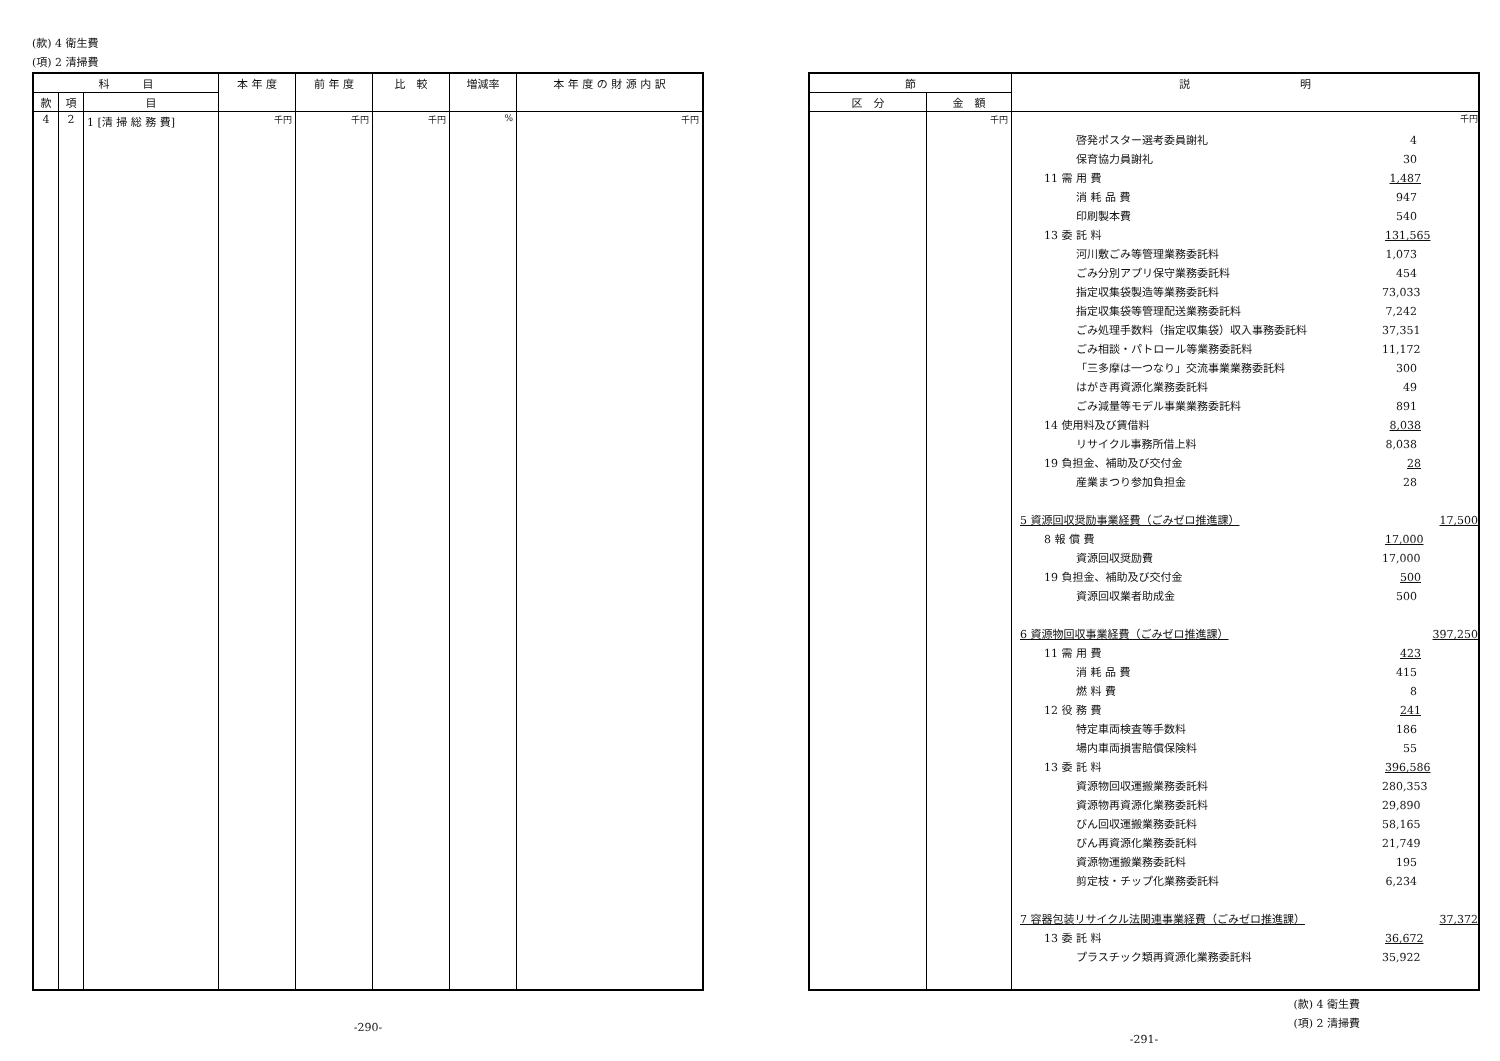(款) 4 衛生費
(項) 2 清掃費
| 科 目 | | | 本 年 度 | 前 年 度 | 比 較 | 増減率 | 本 年 度 の 財 源 内 訳 |
| --- | --- | --- | --- | --- | --- | --- | --- |
| 款 | 項 | 目 | | | | | |
| 4 | 2 | 1 [清 掃 総 務 費] | 千円 | 千円 | 千円 | % | 千円 |
-290-
| 節 | | 説 明 |
| --- | --- | --- |
| 区 分 | 金 額 | |
| | 千円 | 千円 啓発ポスター選考委員謝礼 4 保育協力員謝礼 30 11 需 用 費 1,487 消 耗 品 費 947 印刷製本費 540 13 委 託 料 131,565 河川敷ごみ等管理業務委託料 1,073 ごみ分別アプリ保守業務委託料 454 指定収集袋製造等業務委託料 73,033 指定収集袋等管理配送業務委託料 7,242 ごみ処理手数料（指定収集袋）収入事務委託料 37,351 ごみ相談・パトロール等業務委託料 11,172 「三多摩は一つなり」交流事業業務委託料 300 はがき再資源化業務委託料 49 ごみ減量等モデル事業業務委託料 891 14 使用料及び賃借料 8,038 リサイクル事務所借上料 8,038 19 負担金、補助及び交付金 28 産業まつり参加負担金 28 5 資源回収奨励事業経費（ごみゼロ推進課） 17,500 8 報 償 費 17,000 資源回収奨励費 17,000 19 負担金、補助及び交付金 500 資源回収業者助成金 500 6 資源物回収事業経費（ごみゼロ推進課） 397,250 11 需 用 費 423 消 耗 品 費 415 燃 料 費 8 12 役 務 費 241 特定車両検査等手数料 186 場内車両損害賠償保険料 55 13 委 託 料 396,586 資源物回収運搬業務委託料 280,353 資源物再資源化業務委託料 29,890 びん回収運搬業務委託料 58,165 びん再資源化業務委託料 21,749 資源物運搬業務委託料 195 剪定枝・チップ化業務委託料 6,234 7 容器包装リサイクル法関連事業経費（ごみゼロ推進課） 37,372 13 委 託 料 36,672 プラスチック類再資源化業務委託料 35,922 |
(款) 4 衛生費
(項) 2 清掃費
-291-